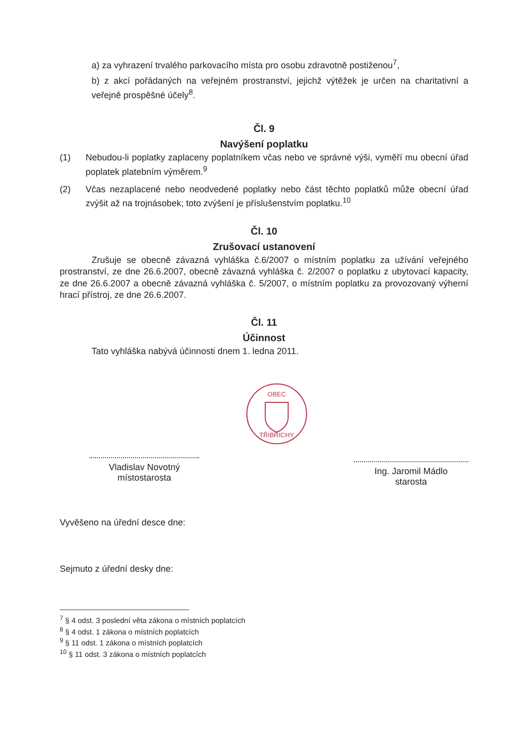a) za vyhrazení trvalého parkovacího místa pro osobu zdravotně postiženou<sup>7</sup>,
b) z akcí pořádaných na veřejném prostranství, jejichž výtěžek je určen na charitativní a veřejně prospěšné účely<sup>8</sup>.
Čl. 9
Navýšení poplatku
(1) Nebudou-li poplatky zaplaceny poplatníkem včas nebo ve správné výši, vyměří mu obecní úřad poplatek platebním výměrem.<sup>9</sup>
(2) Včas nezaplacené nebo neodvedené poplatky nebo část těchto poplatků může obecní úřad zvýšit až na trojnásobek; toto zvýšení je příslušenstvím poplatku.<sup>10</sup>
Čl. 10
Zrušovací ustanovení
Zrušuje se obecně závazná vyhláška č.6/2007 o místním poplatku za užívání veřejného prostranství, ze dne 26.6.2007, obecně závazná vyhláška č. 2/2007 o poplatku z ubytovací kapacity, ze dne 26.6.2007 a obecně závazná vyhláška č. 5/2007, o místním poplatku za provozovaný výherní hrací přístroj, ze dne 26.6.2007.
Čl. 11
Účinnost
Tato vyhláška nabývá účinnosti dnem 1. ledna 2011.
Vladislav Novotný
místostarosta
OBEC
TŘIBŘICHY
Ing. Jaromil Mádlo
starosta
Vyvěšeno na úřední desce dne:
Sejmuto z úřední desky dne:
<sup>7</sup> § 4 odst. 3 poslední věta zákona o místních poplatcích
<sup>8</sup> § 4 odst. 1 zákona o místních poplatcích
<sup>9</sup> § 11 odst. 1 zákona o místních poplatcích
<sup>10</sup> § 11 odst. 3 zákona o místních poplatcích